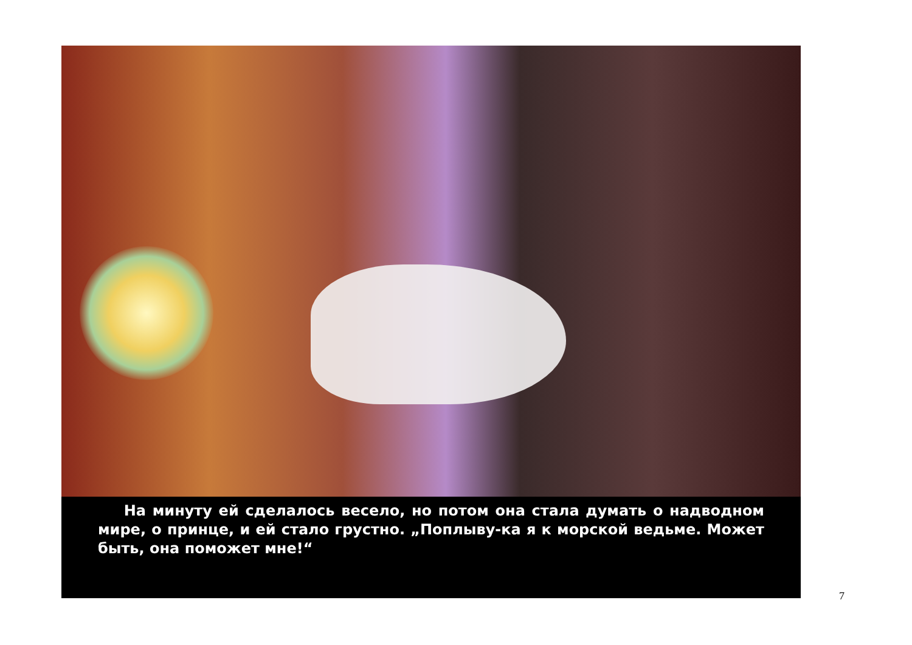На минуту ей сделалось весело, но потом она стала думать о надводном мире, о принце, и ей стало грустно. „Поплыву-ка я к морской ведьме. Может быть, она поможет мне!“
7